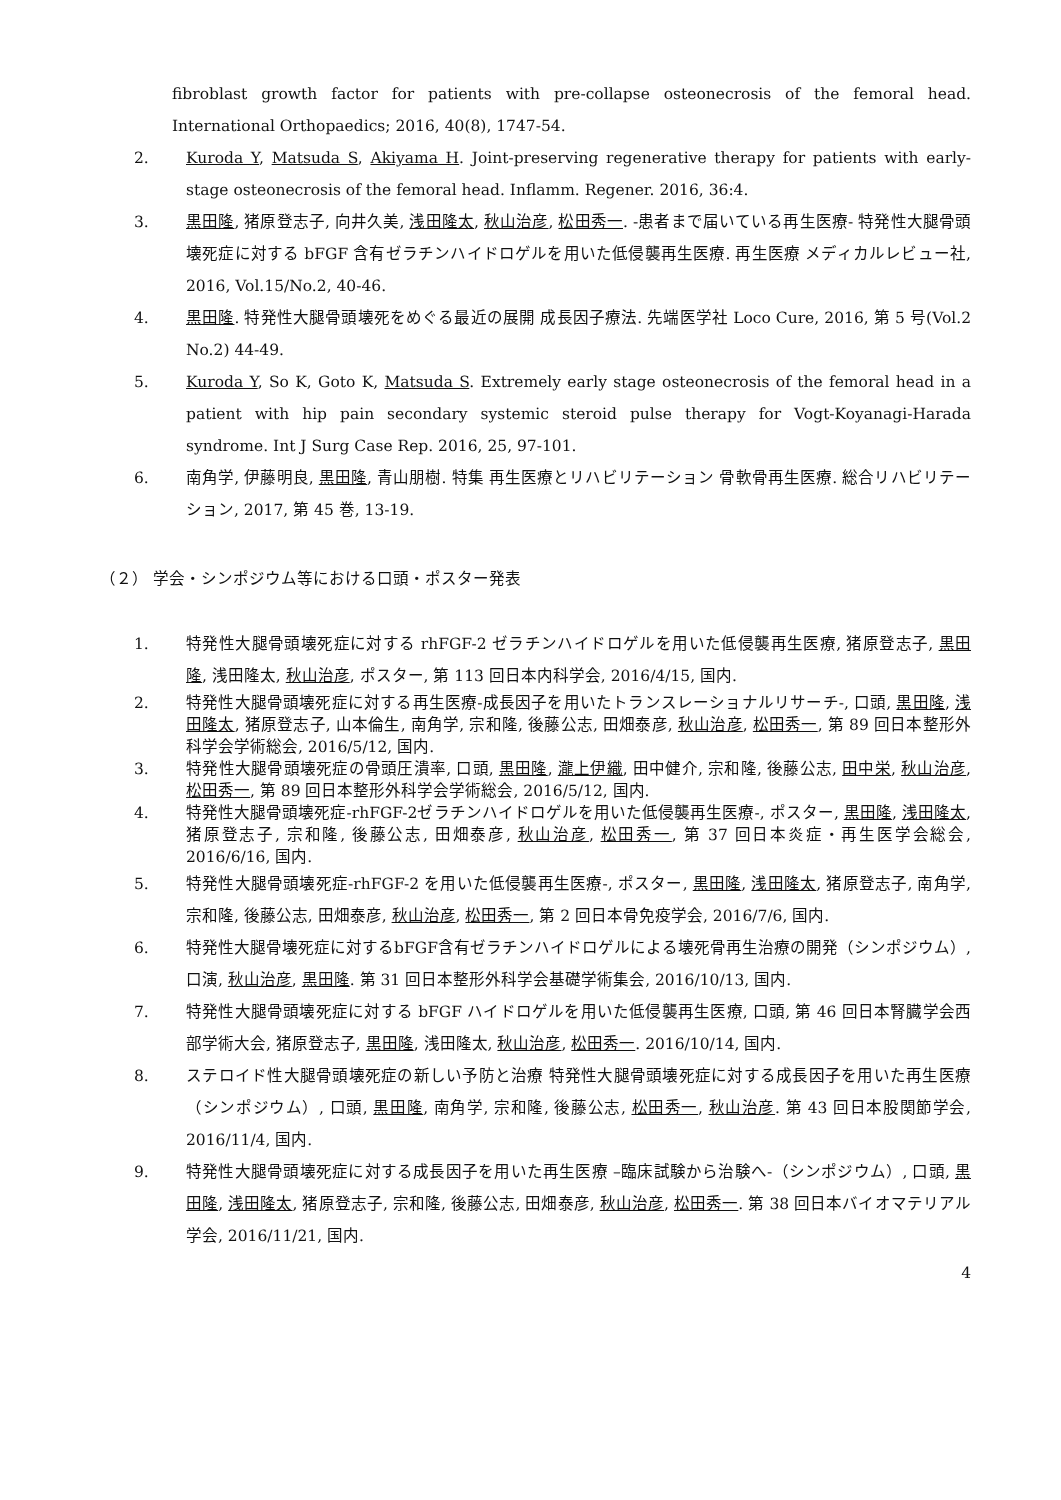fibroblast growth factor for patients with pre-collapse osteonecrosis of the femoral head. International Orthopaedics; 2016, 40(8), 1747-54.
2. Kuroda Y, Matsuda S, Akiyama H. Joint-preserving regenerative therapy for patients with early-stage osteonecrosis of the femoral head. Inflamm. Regener. 2016, 36:4.
3. 黒田隆, 猪原登志子, 向井久美, 浅田隆太, 秋山治彦, 松田秀一. -患者まで届いている再生医療- 特発性大腿骨頭壊死症に対する bFGF 含有ゼラチンハイドロゲルを用いた低侵襲再生医療. 再生医療 メディカルレビュー社, 2016, Vol.15/No.2, 40-46.
4. 黒田隆. 特発性大腿骨頭壊死をめぐる最近の展開 成長因子療法. 先端医学社 Loco Cure, 2016, 第 5 号(Vol.2 No.2) 44-49.
5. Kuroda Y, So K, Goto K, Matsuda S. Extremely early stage osteonecrosis of the femoral head in a patient with hip pain secondary systemic steroid pulse therapy for Vogt-Koyanagi-Harada syndrome. Int J Surg Case Rep. 2016, 25, 97-101.
6. 南角学, 伊藤明良, 黒田隆, 青山朋樹. 特集 再生医療とリハビリテーション 骨軟骨再生医療. 総合リハビリテーション, 2017, 第 45 巻, 13-19.
（２） 学会・シンポジウム等における口頭・ポスター発表
1. 特発性大腿骨頭壊死症に対する rhFGF-2 ゼラチンハイドロゲルを用いた低侵襲再生医療, 猪原登志子, 黒田隆, 浅田隆太, 秋山治彦, ポスター, 第 113 回日本内科学会, 2016/4/15, 国内.
2. 特発性大腿骨頭壊死症に対する再生医療-成長因子を用いたトランスレーショナルリサーチ-, 口頭, 黒田隆, 浅田隆太, 猪原登志子, 山本倫生, 南角学, 宗和隆, 後藤公志, 田畑泰彦, 秋山治彦, 松田秀一, 第 89 回日本整形外科学会学術総会, 2016/5/12, 国内.
3. 特発性大腿骨頭壊死症の骨頭圧潰率, 口頭, 黒田隆, 瀧上伊織, 田中健介, 宗和隆, 後藤公志, 田中栄, 秋山治彦, 松田秀一, 第 89 回日本整形外科学会学術総会, 2016/5/12, 国内.
4. 特発性大腿骨頭壊死症-rhFGF-2ゼラチンハイドロゲルを用いた低侵襲再生医療-, ポスター, 黒田隆, 浅田隆太, 猪原登志子, 宗和隆, 後藤公志, 田畑泰彦, 秋山治彦, 松田秀一, 第 37 回日本炎症・再生医学会総会, 2016/6/16, 国内.
5. 特発性大腿骨頭壊死症-rhFGF-2 を用いた低侵襲再生医療-, ポスター, 黒田隆, 浅田隆太, 猪原登志子, 南角学, 宗和隆, 後藤公志, 田畑泰彦, 秋山治彦, 松田秀一, 第 2 回日本骨免疫学会, 2016/7/6, 国内.
6. 特発性大腿骨壊死症に対するbFGF含有ゼラチンハイドロゲルによる壊死骨再生治療の開発（シンポジウム）, 口演, 秋山治彦, 黒田隆. 第 31 回日本整形外科学会基礎学術集会, 2016/10/13, 国内.
7. 特発性大腿骨頭壊死症に対する bFGF ハイドロゲルを用いた低侵襲再生医療, 口頭, 第 46 回日本腎臓学会西部学術大会, 猪原登志子, 黒田隆, 浅田隆太, 秋山治彦, 松田秀一. 2016/10/14, 国内.
8. ステロイド性大腿骨頭壊死症の新しい予防と治療 特発性大腿骨頭壊死症に対する成長因子を用いた再生医療（シンポジウム）, 口頭, 黒田隆, 南角学, 宗和隆, 後藤公志, 松田秀一, 秋山治彦. 第 43 回日本股関節学会, 2016/11/4, 国内.
9. 特発性大腿骨頭壊死症に対する成長因子を用いた再生医療 –臨床試験から治験へ-（シンポジウム）, 口頭, 黒田隆, 浅田隆太, 猪原登志子, 宗和隆, 後藤公志, 田畑泰彦, 秋山治彦, 松田秀一. 第 38 回日本バイオマテリアル学会, 2016/11/21, 国内.
4